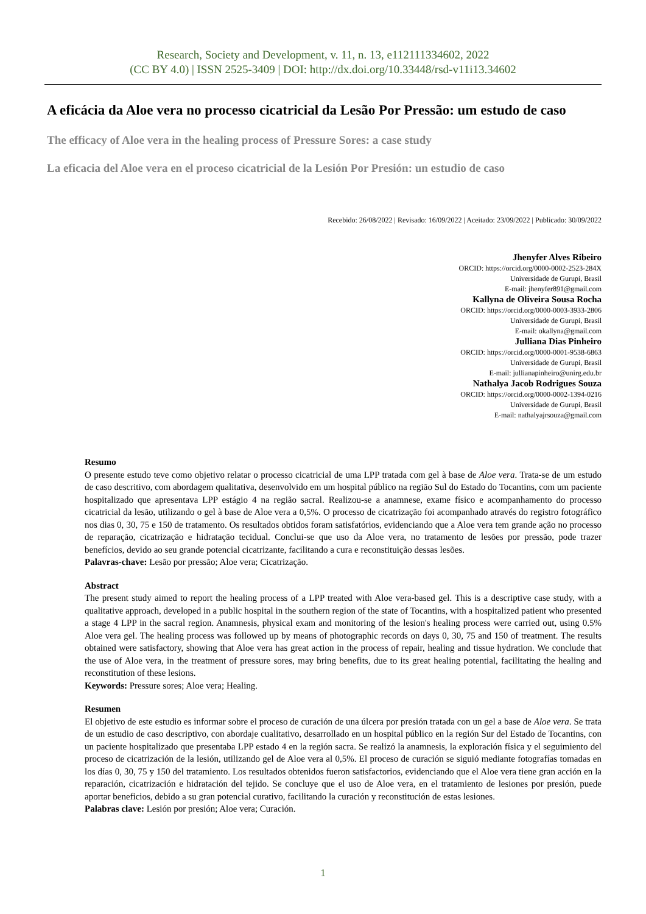Research, Society and Development, v. 11, n. 13, e112111334602, 2022
(CC BY 4.0) | ISSN 2525-3409 | DOI: http://dx.doi.org/10.33448/rsd-v11i13.34602
A eficácia da Aloe vera no processo cicatricial da Lesão Por Pressão: um estudo de caso
The efficacy of Aloe vera in the healing process of Pressure Sores: a case study
La eficacia del Aloe vera en el proceso cicatricial de la Lesión Por Presión: un estudio de caso
Recebido: 26/08/2022 | Revisado: 16/09/2022 | Aceitado: 23/09/2022 | Publicado: 30/09/2022
Jhenyfer Alves Ribeiro
ORCID: https://orcid.org/0000-0002-2523-284X
Universidade de Gurupi, Brasil
E-mail: jhenyfer891@gmail.com
Kallyna de Oliveira Sousa Rocha
ORCID: https://orcid.org/0000-0003-3933-2806
Universidade de Gurupi, Brasil
E-mail: okallyna@gmail.com
Julliana Dias Pinheiro
ORCID: https://orcid.org/0000-0001-9538-6863
Universidade de Gurupi, Brasil
E-mail: jullianapinheiro@unirg.edu.br
Nathalya Jacob Rodrigues Souza
ORCID: https://orcid.org/0000-0002-1394-0216
Universidade de Gurupi, Brasil
E-mail: nathalyajrsouza@gmail.com
Resumo
O presente estudo teve como objetivo relatar o processo cicatricial de uma LPP tratada com gel à base de Aloe vera. Trata-se de um estudo de caso descritivo, com abordagem qualitativa, desenvolvido em um hospital público na região Sul do Estado do Tocantins, com um paciente hospitalizado que apresentava LPP estágio 4 na região sacral. Realizou-se a anamnese, exame físico e acompanhamento do processo cicatricial da lesão, utilizando o gel à base de Aloe vera a 0,5%. O processo de cicatrização foi acompanhado através do registro fotográfico nos dias 0, 30, 75 e 150 de tratamento. Os resultados obtidos foram satisfatórios, evidenciando que a Aloe vera tem grande ação no processo de reparação, cicatrização e hidratação tecidual. Conclui-se que uso da Aloe vera, no tratamento de lesões por pressão, pode trazer benefícios, devido ao seu grande potencial cicatrizante, facilitando a cura e reconstituição dessas lesões.
Palavras-chave: Lesão por pressão; Aloe vera; Cicatrização.
Abstract
The present study aimed to report the healing process of a LPP treated with Aloe vera-based gel. This is a descriptive case study, with a qualitative approach, developed in a public hospital in the southern region of the state of Tocantins, with a hospitalized patient who presented a stage 4 LPP in the sacral region. Anamnesis, physical exam and monitoring of the lesion's healing process were carried out, using 0.5% Aloe vera gel. The healing process was followed up by means of photographic records on days 0, 30, 75 and 150 of treatment. The results obtained were satisfactory, showing that Aloe vera has great action in the process of repair, healing and tissue hydration. We conclude that the use of Aloe vera, in the treatment of pressure sores, may bring benefits, due to its great healing potential, facilitating the healing and reconstitution of these lesions.
Keywords: Pressure sores; Aloe vera; Healing.
Resumen
El objetivo de este estudio es informar sobre el proceso de curación de una úlcera por presión tratada con un gel a base de Aloe vera. Se trata de un estudio de caso descriptivo, con abordaje cualitativo, desarrollado en un hospital público en la región Sur del Estado de Tocantins, con un paciente hospitalizado que presentaba LPP estado 4 en la región sacra. Se realizó la anamnesis, la exploración física y el seguimiento del proceso de cicatrización de la lesión, utilizando gel de Aloe vera al 0,5%. El proceso de curación se siguió mediante fotografías tomadas en los días 0, 30, 75 y 150 del tratamiento. Los resultados obtenidos fueron satisfactorios, evidenciando que el Aloe vera tiene gran acción en la reparación, cicatrización e hidratación del tejido. Se concluye que el uso de Aloe vera, en el tratamiento de lesiones por presión, puede aportar beneficios, debido a su gran potencial curativo, facilitando la curación y reconstitución de estas lesiones.
Palabras clave: Lesión por presión; Aloe vera; Curación.
1